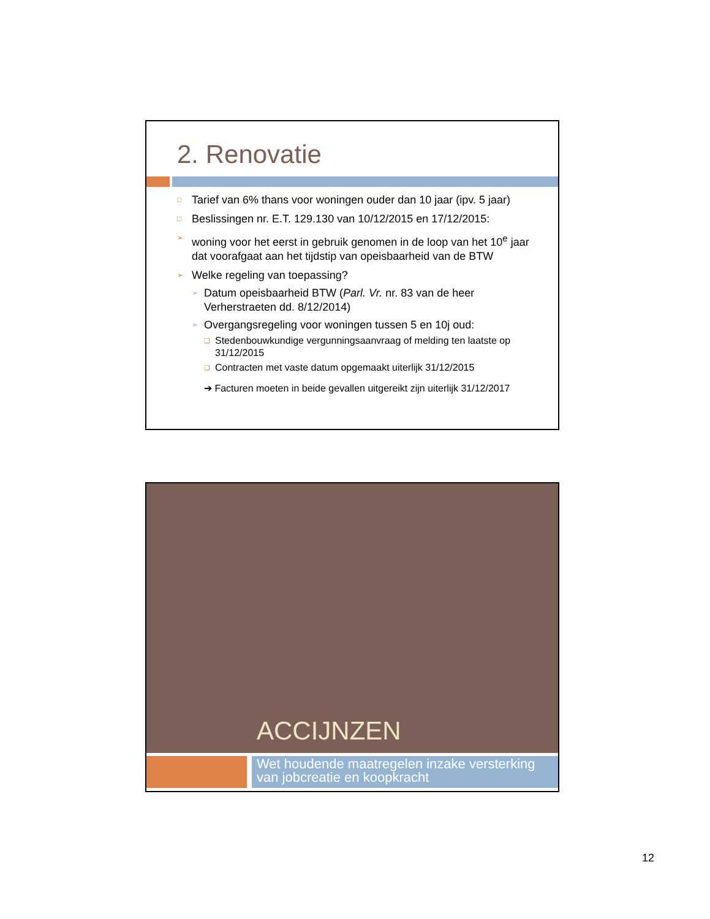2. Renovatie
□ Tarief van 6% thans voor woningen ouder dan 10 jaar (ipv. 5 jaar)
□ Beslissingen nr. E.T. 129.130 van 10/12/2015 en 17/12/2015:
➢ woning voor het eerst in gebruik genomen in de loop van het 10<sup>e</sup> jaar dat voorafgaat aan het tijdstip van opeisbaarheid van de BTW
➢ Welke regeling van toepassing?
➢ Datum opeisbaarheid BTW (Parl. Vr. nr. 83 van de heer Verherstraeten dd. 8/12/2014)
➢ Overgangsregeling voor woningen tussen 5 en 10j oud:
❑ Stedenbouwkundige vergunningsaanvraag of melding ten laatste op 31/12/2015
❑ Contracten met vaste datum opgemaakt uiterlijk 31/12/2015
➔ Facturen moeten in beide gevallen uitgereikt zijn uiterlijk 31/12/2017
ACCIJNZEN
Wet houdende maatregelen inzake versterking van jobcreatie en koopkracht
12